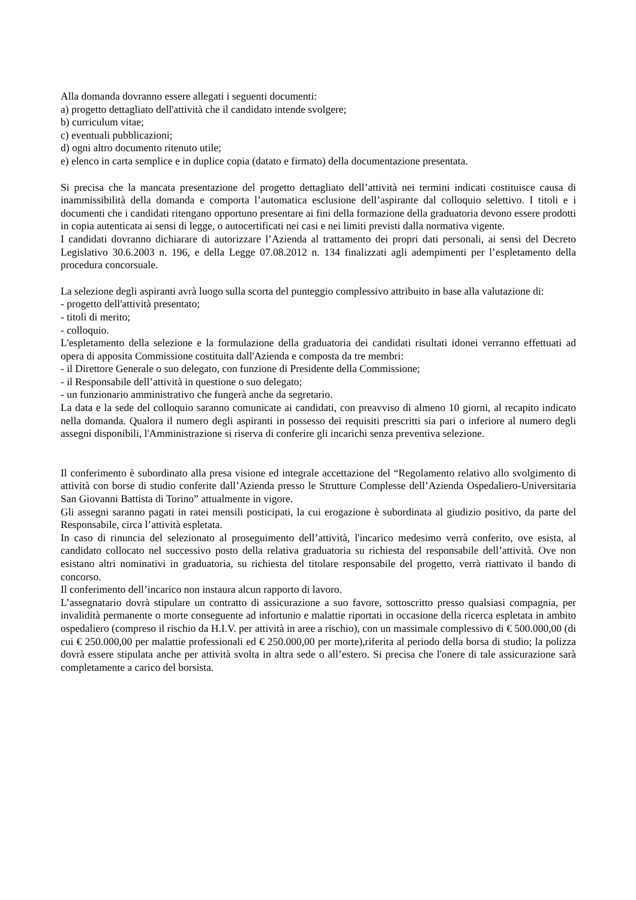Alla domanda dovranno essere allegati i seguenti documenti:
a) progetto dettagliato dell'attività che il candidato intende svolgere;
b) curriculum vitae;
c) eventuali pubblicazioni;
d) ogni altro documento ritenuto utile;
e) elenco in carta semplice e in duplice copia (datato e firmato) della documentazione presentata.
Si precisa che la mancata presentazione del progetto dettagliato dell’attività nei termini indicati costituisce causa di inammissibilità della domanda e comporta l’automatica esclusione dell’aspirante dal colloquio selettivo. I titoli e i documenti che i candidati ritengano opportuno presentare ai fini della formazione della graduatoria devono essere prodotti in copia autenticata ai sensi di legge, o autocertificati nei casi e nei limiti previsti dalla normativa vigente.
I candidati dovranno dichiarare di autorizzare l’Azienda al trattamento dei propri dati personali, ai sensi del Decreto Legislativo 30.6.2003 n. 196, e della Legge 07.08.2012 n. 134 finalizzati agli adempimenti per l’espletamento della procedura concorsuale.
La selezione degli aspiranti avrà luogo sulla scorta del punteggio complessivo attribuito in base alla valutazione di:
- progetto dell'attività presentato;
- titoli di merito;
- colloquio.
L'espletamento della selezione e la formulazione della graduatoria dei candidati risultati idonei verranno effettuati ad opera di apposita Commissione costituita dall'Azienda e composta da tre membri:
- il Direttore Generale o suo delegato, con funzione di Presidente della Commissione;
- il Responsabile dell’attività in questione o suo delegato;
- un funzionario amministrativo che fungerà anche da segretario.
La data e la sede del colloquio saranno comunicate ai candidati, con preavviso di almeno 10 giorni, al recapito indicato nella domanda. Qualora il numero degli aspiranti in possesso dei requisiti prescritti sia pari o inferiore al numero degli assegni disponibili, l'Amministrazione si riserva di conferire gli incarichi senza preventiva selezione.
Il conferimento è subordinato alla presa visione ed integrale accettazione del “Regolamento relativo allo svolgimento di attività con borse di studio conferite dall’Azienda presso le Strutture Complesse dell’Azienda Ospedaliero-Universitaria San Giovanni Battista di Torino” attualmente in vigore.
Gli assegni saranno pagati in ratei mensili posticipati, la cui erogazione è subordinata al giudizio positivo, da parte del Responsabile, circa l’attività espletata.
In caso di rinuncia del selezionato al proseguimento dell’attività, l'incarico medesimo verrà conferito, ove esista, al candidato collocato nel successivo posto della relativa graduatoria su richiesta del responsabile dell’attività. Ove non esistano altri nominativi in graduatoria, su richiesta del titolare responsabile del progetto, verrà riattivato il bando di concorso.
Il conferimento dell’incarico non instaura alcun rapporto di lavoro.
L’assegnatario dovrà stipulare un contratto di assicurazione a suo favore, sottoscritto presso qualsiasi compagnia, per invalidità permanente o morte conseguente ad infortunio e malattie riportati in occasione della ricerca espletata in ambito ospedaliero (compreso il rischio da H.I.V. per attività in aree a rischio), con un massimale complessivo di € 500.000,00 (di cui € 250.000,00 per malattie professionali ed € 250.000,00 per morte),riferita al periodo della borsa di studio; la polizza dovrà essere stipulata anche per attività svolta in altra sede o all’estero. Si precisa che l'onere di tale assicurazione sarà completamente a carico del borsista.